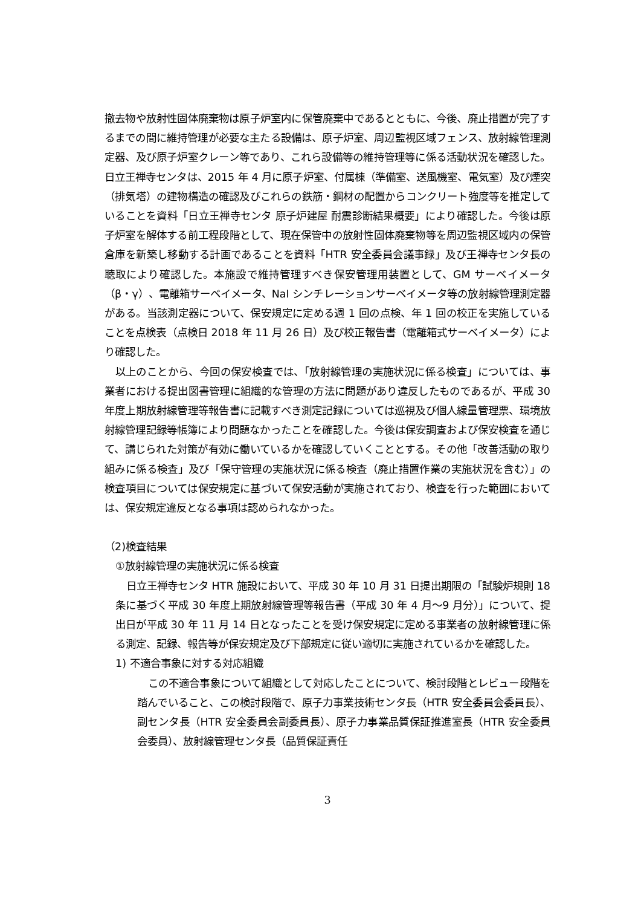撤去物や放射性固体廃棄物は原子炉室内に保管廃棄中であるとともに、今後、廃止措置が完了するまでの間に維持管理が必要な主たる設備は、原子炉室、周辺監視区域フェンス、放射線管理測定器、及び原子炉室クレーン等であり、これら設備等の維持管理等に係る活動状況を確認した。日立王禅寺センタは、2015 年 4 月に原子炉室、付属棟（準備室、送風機室、電気室）及び煙突（排気塔）の建物構造の確認及びこれらの鉄筋・鋼材の配置からコンクリート強度等を推定していることを資料「日立王禅寺センタ 原子炉建屋 耐震診断結果概要」により確認した。今後は原子炉室を解体する前工程段階として、現在保管中の放射性固体廃棄物等を周辺監視区域内の保管倉庫を新築し移動する計画であることを資料「HTR 安全委員会議事録」及び王禅寺センタ長の聴取により確認した。本施設で維持管理すべき保安管理用装置として、GM サーベイメータ（β・γ）、電離箱サーベイメータ、NaI シンチレーションサーベイメータ等の放射線管理測定器がある。当該測定器について、保安規定に定める週 1 回の点検、年 1 回の校正を実施していることを点検表（点検日 2018 年 11 月 26 日）及び校正報告書（電離箱式サーベイメータ）により確認した。
以上のことから、今回の保安検査では、「放射線管理の実施状況に係る検査」については、事業者における提出図書管理に組織的な管理の方法に問題があり違反したものであるが、平成 30 年度上期放射線管理等報告書に記載すべき測定記録については巡視及び個人線量管理票、環境放射線管理記録等帳簿により問題なかったことを確認した。今後は保安調査および保安検査を通じて、講じられた対策が有効に働いているかを確認していくこととする。その他「改善活動の取り組みに係る検査」及び「保守管理の実施状況に係る検査（廃止措置作業の実施状況を含む）」の検査項目については保安規定に基づいて保安活動が実施されており、検査を行った範囲においては、保安規定違反となる事項は認められなかった。
（2)検査結果
①放射線管理の実施状況に係る検査
日立王禅寺センタ HTR 施設において、平成 30 年 10 月 31 日提出期限の「試験炉規則 18 条に基づく平成 30 年度上期放射線管理等報告書（平成 30 年 4 月～9 月分）」について、提出日が平成 30 年 11 月 14 日となったことを受け保安規定に定める事業者の放射線管理に係る測定、記録、報告等が保安規定及び下部規定に従い適切に実施されているかを確認した。
1) 不適合事象に対する対応組織
この不適合事象について組織として対応したことについて、検討段階とレビュー段階を踏んでいること、この検討段階で、原子力事業技術センタ長（HTR 安全委員会委員長）、副センタ長（HTR 安全委員会副委員長）、原子力事業品質保証推進室長（HTR 安全委員会委員）、放射線管理センタ長（品質保証責任
3